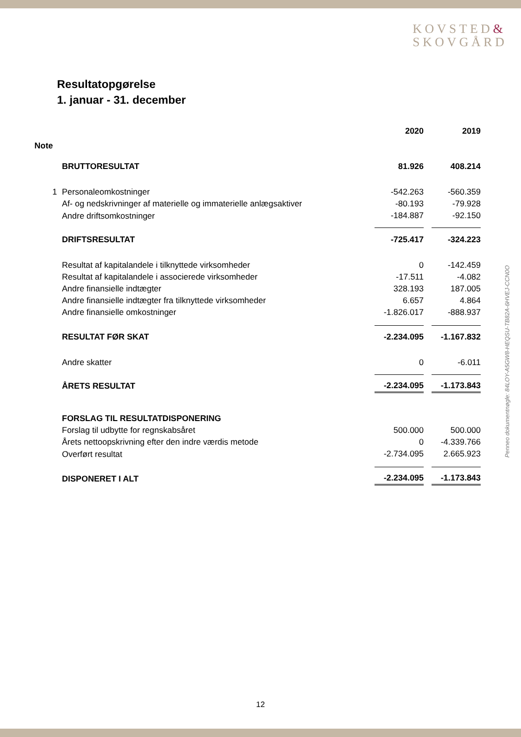KOVSTED&
SKOVGÅRD
Resultatopgørelse
1. januar - 31. december
| | | 2020 | | 2019 |
| --- | --- | --- | --- | --- |
| Note | | | | |
| | BRUTTORESULTAT | 81.926 | | 408.214 |
| 1 | Personaleomkostninger | -542.263 | | -560.359 |
| | Af- og nedskrivninger af materielle og immaterielle anlægsaktiver | -80.193 | | -79.928 |
| | Andre driftsomkostninger | -184.887 | | -92.150 |
| | DRIFTSRESULTAT | -725.417 | | -324.223 |
| | Resultat af kapitalandele i tilknyttede virksomheder | 0 | | -142.459 |
| | Resultat af kapitalandele i associerede virksomheder | -17.511 | | -4.082 |
| | Andre finansielle indtægter | 328.193 | | 187.005 |
| | Andre finansielle indtægter fra tilknyttede virksomheder | 6.657 | | 4.864 |
| | Andre finansielle omkostninger | -1.826.017 | | -888.937 |
| | RESULTAT FØR SKAT | -2.234.095 | | -1.167.832 |
| | Andre skatter | 0 | | -6.011 |
| | ÅRETS RESULTAT | -2.234.095 | | -1.173.843 |
| | FORSLAG TIL RESULTATDISPONERING | | | |
| | Forslag til udbytte for regnskabsåret | 500.000 | | 500.000 |
| | Årets nettoopskrivning efter den indre værdis metode | 0 | | -4.339.766 |
| | Overført resultat | -2.734.095 | | 2.665.923 |
| | DISPONERET I ALT | -2.234.095 | | -1.173.843 |
Penneo dokumentnøgle: 84LOY-A5GW8-HEQSU-TB82A-6HVEJ-CCN0O
12